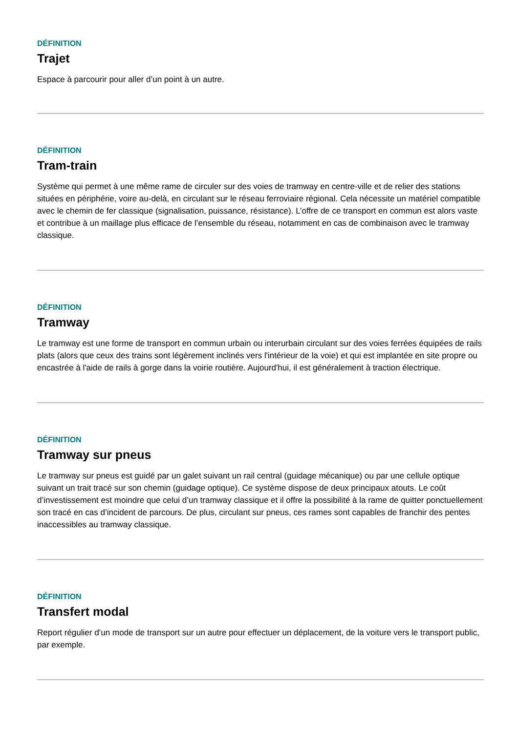DÉFINITION
Trajet
Espace à parcourir pour aller d’un point à un autre.
DÉFINITION
Tram-train
Système qui permet à une même rame de circuler sur des voies de tramway en centre-ville et de relier des stations situées en périphérie, voire au-delà, en circulant sur le réseau ferroviaire régional. Cela nécessite un matériel compatible avec le chemin de fer classique (signalisation, puissance, résistance). L’offre de ce transport en commun est alors vaste et contribue à un maillage plus efficace de l’ensemble du réseau, notamment en cas de combinaison avec le tramway classique.
DÉFINITION
Tramway
Le tramway est une forme de transport en commun urbain ou interurbain circulant sur des voies ferrées équipées de rails plats (alors que ceux des trains sont légèrement inclinés vers l'intérieur de la voie) et qui est implantée en site propre ou encastrée à l'aide de rails à gorge dans la voirie routière. Aujourd'hui, il est généralement à traction électrique.
DÉFINITION
Tramway sur pneus
Le tramway sur pneus est guidé par un galet suivant un rail central (guidage mécanique) ou par une cellule optique suivant un trait tracé sur son chemin (guidage optique). Ce système dispose de deux principaux atouts. Le coût d’investissement est moindre que celui d’un tramway classique et il offre la possibilité à la rame de quitter ponctuellement son tracé en cas d’incident de parcours. De plus, circulant sur pneus, ces rames sont capables de franchir des pentes inaccessibles au tramway classique.
DÉFINITION
Transfert modal
Report régulier d’un mode de transport sur un autre pour effectuer un déplacement, de la voiture vers le transport public, par exemple.